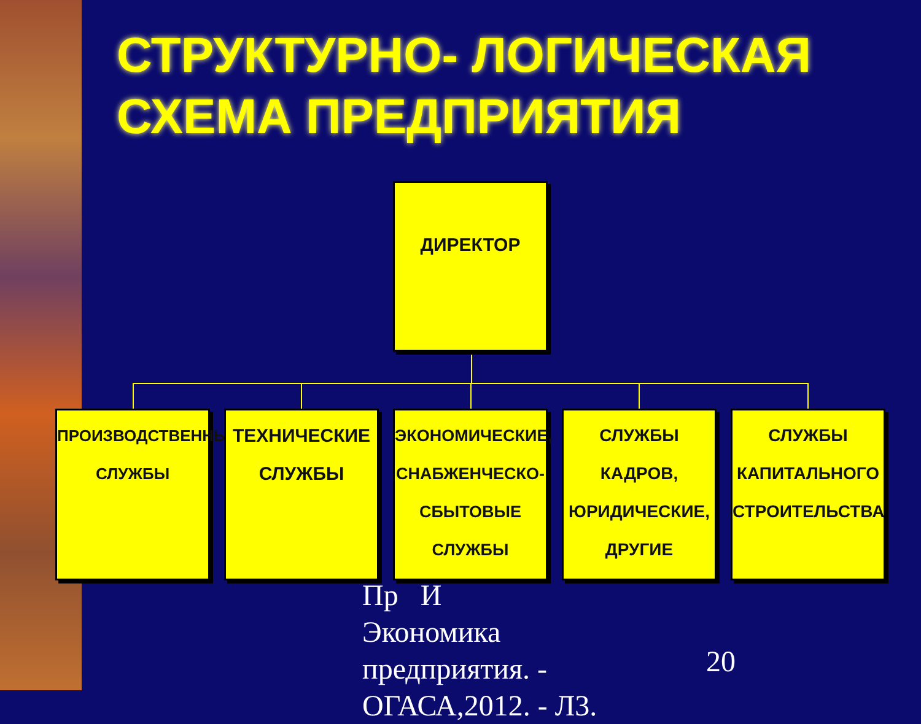СТРУКТУРНО- ЛОГИЧЕСКАЯ
СХЕМА ПРЕДПРИЯТИЯ
Пр И
Экономика
предприятия. -
ОГАСА,2012. - Л3.
20
ДИРЕКТОР
ПРОИЗВОДСТВЕННЫЕ
СЛУЖБЫ
ТЕХНИЧЕСКИЕ
СЛУЖБЫ
ЭКОНОМИЧЕСКИЕ,
СНАБЖЕНЧЕСКО-
СБЫТОВЫЕ
СЛУЖБЫ
СЛУЖБЫ
КАДРОВ,
ЮРИДИЧЕСКИЕ,
ДРУГИЕ
СЛУЖБЫ
КАПИТАЛЬНОГО
СТРОИТЕЛЬСТВА